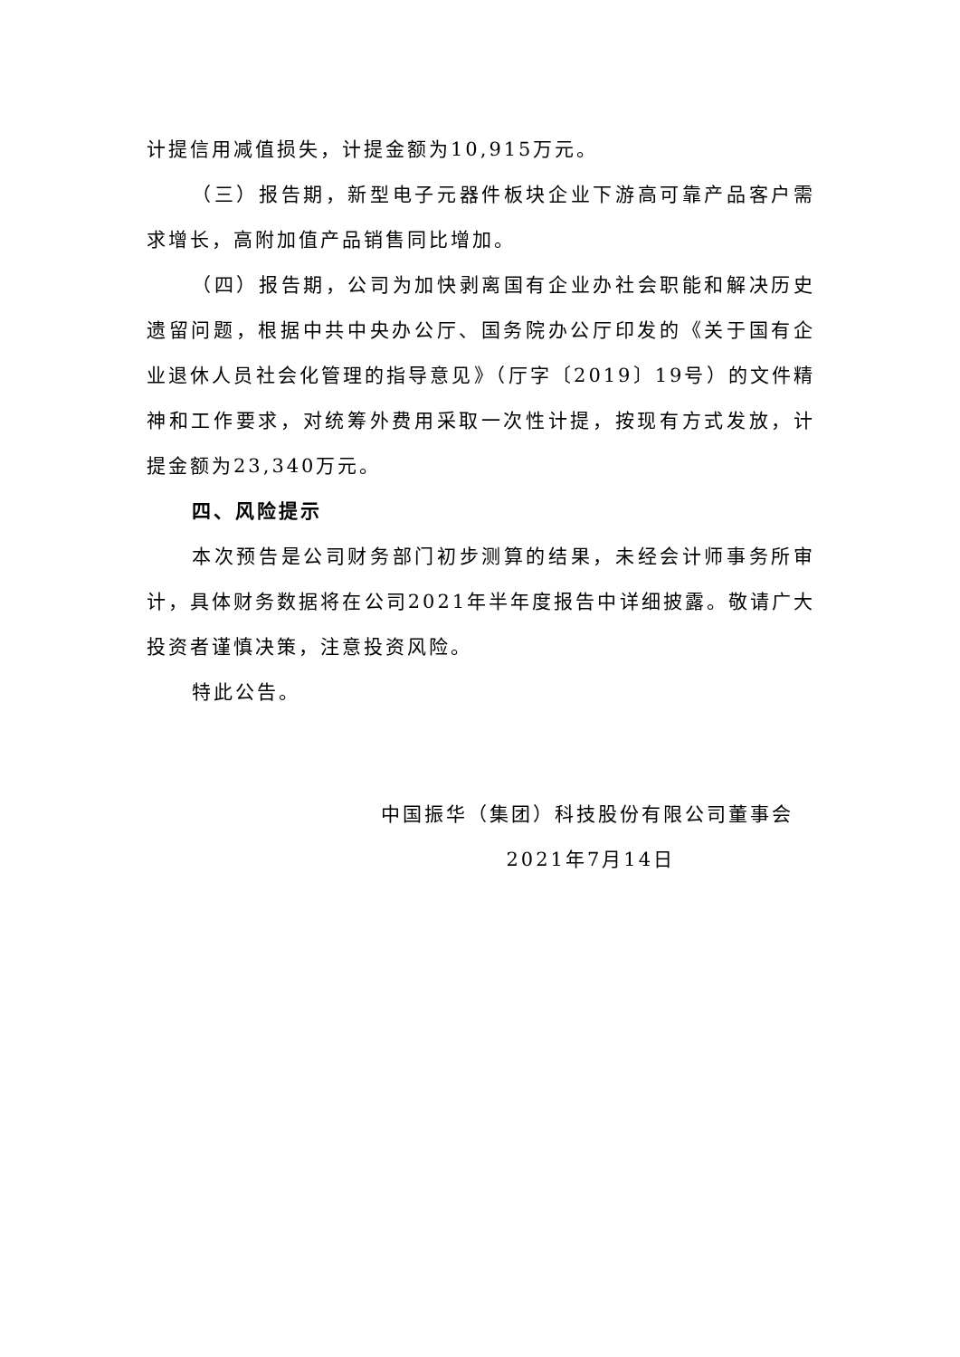计提信用减值损失，计提金额为10,915万元。
（三）报告期，新型电子元器件板块企业下游高可靠产品客户需求增长，高附加值产品销售同比增加。
（四）报告期，公司为加快剥离国有企业办社会职能和解决历史遗留问题，根据中共中央办公厅、国务院办公厅印发的《关于国有企业退休人员社会化管理的指导意见》（厅字〔2019〕19号）的文件精神和工作要求，对统筹外费用采取一次性计提，按现有方式发放，计提金额为23,340万元。
四、风险提示
本次预告是公司财务部门初步测算的结果，未经会计师事务所审计，具体财务数据将在公司2021年半年度报告中详细披露。敬请广大投资者谨慎决策，注意投资风险。
特此公告。
中国振华（集团）科技股份有限公司董事会
2021年7月14日